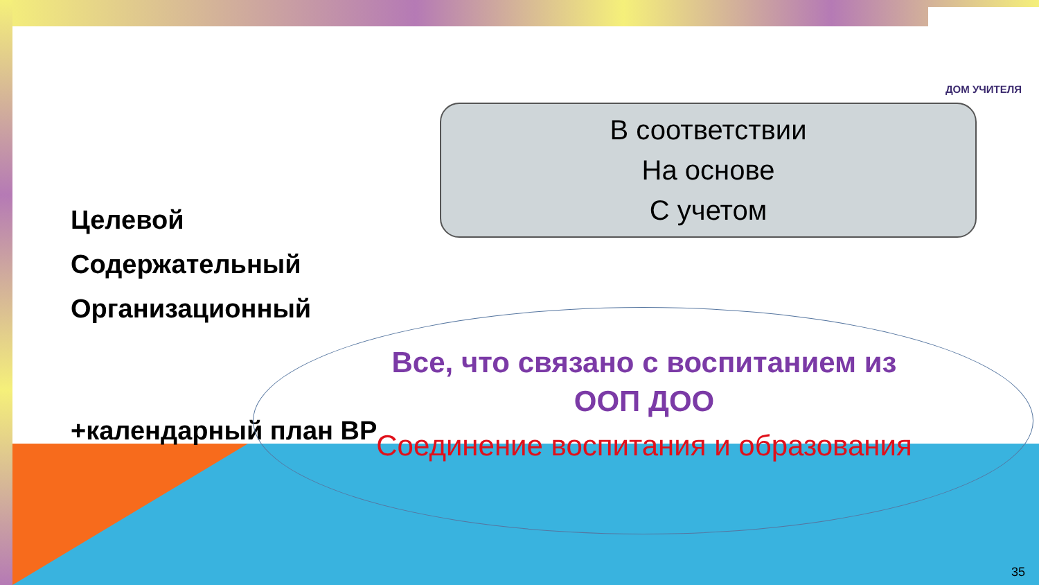ДОМ УЧИТЕЛЯ
В соответствии
На основе
С учетом
Целевой
Содержательный
Организационный
+календарный план ВР
Все, что связано с воспитанием из ООП ДОО
Соединение воспитания и образования
35